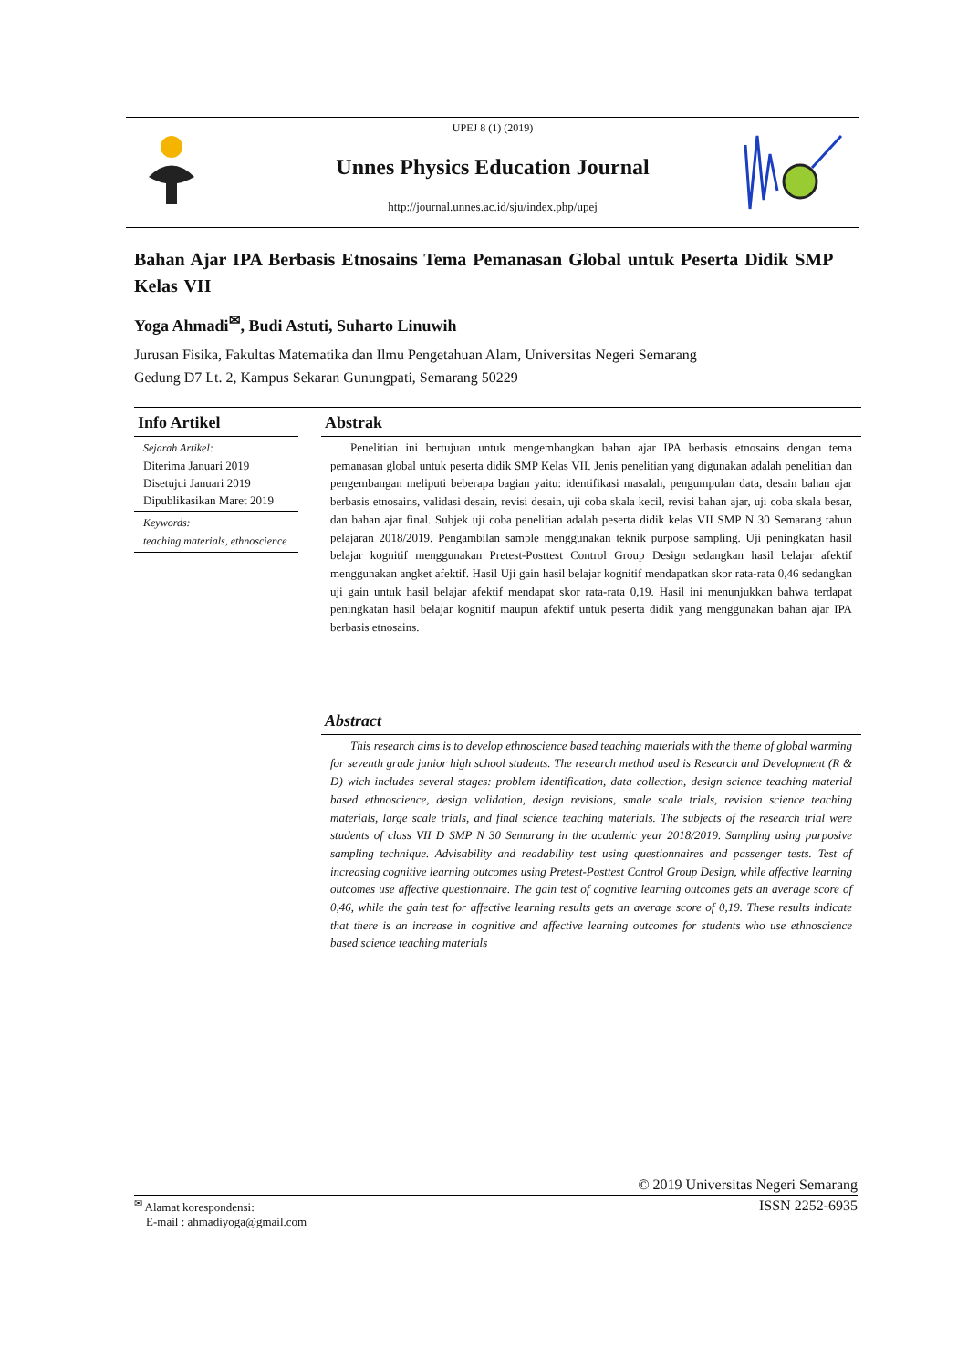UPEJ 8 (1) (2019)
Unnes Physics Education Journal
http://journal.unnes.ac.id/sju/index.php/upej
Bahan Ajar IPA Berbasis Etnosains Tema Pemanasan Global untuk Peserta Didik SMP Kelas VII
Yoga Ahmadi<sup>✉</sup>, Budi Astuti, Suharto Linuwih
Jurusan Fisika, Fakultas Matematika dan Ilmu Pengetahuan Alam, Universitas Negeri Semarang
Gedung D7 Lt. 2, Kampus Sekaran Gunungpati, Semarang 50229
Info Artikel
Sejarah Artikel:
Diterima Januari 2019
Disetujui Januari 2019
Dipublikasikan Maret 2019
Keywords:
teaching materials, ethnoscience
Abstrak
Penelitian ini bertujuan untuk mengembangkan bahan ajar IPA berbasis etnosains dengan tema pemanasan global untuk peserta didik SMP Kelas VII. Jenis penelitian yang digunakan adalah penelitian dan pengembangan meliputi beberapa bagian yaitu: identifikasi masalah, pengumpulan data, desain bahan ajar berbasis etnosains, validasi desain, revisi desain, uji coba skala kecil, revisi bahan ajar, uji coba skala besar, dan bahan ajar final. Subjek uji coba penelitian adalah peserta didik kelas VII SMP N 30 Semarang tahun pelajaran 2018/2019. Pengambilan sample menggunakan teknik purpose sampling. Uji peningkatan hasil belajar kognitif menggunakan Pretest-Posttest Control Group Design sedangkan hasil belajar afektif menggunakan angket afektif. Hasil Uji gain hasil belajar kognitif mendapatkan skor rata-rata 0,46 sedangkan uji gain untuk hasil belajar afektif mendapat skor rata-rata 0,19. Hasil ini menunjukkan bahwa terdapat peningkatan hasil belajar kognitif maupun afektif untuk peserta didik yang menggunakan bahan ajar IPA berbasis etnosains.
Abstract
This research aims is to develop ethnoscience based teaching materials with the theme of global warming for seventh grade junior high school students. The research method used is Research and Development (R & D) wich includes several stages: problem identification, data collection, design science teaching material based ethnoscience, design validation, design revisions, smale scale trials, revision science teaching materials, large scale trials, and final science teaching materials. The subjects of the research trial were students of class VII D SMP N 30 Semarang in the academic year 2018/2019. Sampling using purposive sampling technique. Advisability and readability test using questionnaires and passenger tests. Test of increasing cognitive learning outcomes using Pretest-Posttest Control Group Design, while affective learning outcomes use affective questionnaire. The gain test of cognitive learning outcomes gets an average score of 0,46, while the gain test for affective learning results gets an average score of 0,19. These results indicate that there is an increase in cognitive and affective learning outcomes for students who use ethnoscience based science teaching materials
© 2019 Universitas Negeri Semarang
<sup>✉</sup> Alamat korespondensi:
E-mail : ahmadiyoga@gmail.com
ISSN 2252-6935